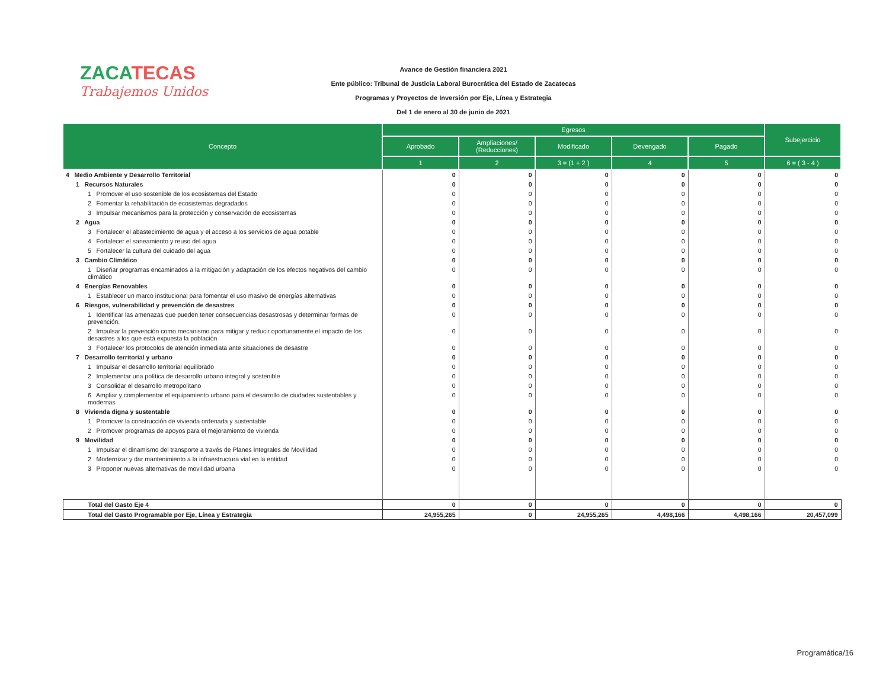ZACATECAS
Trabajemos Unidos
Avance de Gestión financiera 2021
Ente público: Tribunal de Justicia Laboral Burocrática del Estado de Zacatecas
Programas y Proyectos de Inversión por Eje, Línea y Estrategia
Del 1 de enero al 30 de junio de 2021
| Concepto | Egresos | | | | | Subejercicio |
| --- | --- | --- | --- | --- | --- | --- |
| | Aprobado | Ampliaciones/ (Reducciones) | Modificado | Devengado | Pagado | |
| | 1 | 2 | 3 = (1 + 2 ) | 4 | 5 | 6 = ( 3 - 4 ) |
| 4 Medio Ambiente y Desarrollo Territorial | 0 | 0 | 0 | 0 | 0 | 0 |
| 1 Recursos Naturales | 0 | 0 | 0 | 0 | 0 | 0 |
| 1 Promover el uso sostenible de los ecosistemas del Estado | 0 | 0 | 0 | 0 | 0 | 0 |
| 2 Fomentar la rehabilitación de ecosistemas degradados | 0 | 0 | 0 | 0 | 0 | 0 |
| 3 Impulsar mecanismos para la protección y conservación de ecosistemas | 0 | 0 | 0 | 0 | 0 | 0 |
| 2 Agua | 0 | 0 | 0 | 0 | 0 | 0 |
| 3 Fortalecer el abastecimiento de agua y el acceso a los servicios de agua potable | 0 | 0 | 0 | 0 | 0 | 0 |
| 4 Fortalecer el saneamiento y reuso del agua | 0 | 0 | 0 | 0 | 0 | 0 |
| 5 Fortalecer la cultura del cuidado del agua | 0 | 0 | 0 | 0 | 0 | 0 |
| 3 Cambio Climático | 0 | 0 | 0 | 0 | 0 | 0 |
| 1 Diseñar programas encaminados a la mitigación y adaptación de los efectos negativos del cambio climático | 0 | 0 | 0 | 0 | 0 | 0 |
| 4 Energías Renovables | 0 | 0 | 0 | 0 | 0 | 0 |
| 1 Establecer un marco institucional para fomentar el uso masivo de energías alternativas | 0 | 0 | 0 | 0 | 0 | 0 |
| 6 Riesgos, vulnerabilidad y prevención de desastres | 0 | 0 | 0 | 0 | 0 | 0 |
| 1 Identificar las amenazas que pueden tener consecuencias desastrosas y determinar formas de prevención. | 0 | 0 | 0 | 0 | 0 | 0 |
| 2 Impulsar la prevención como mecanismo para mitigar y reducir oportunamente el impacto de los desastres a los que está expuesta la población | 0 | 0 | 0 | 0 | 0 | 0 |
| 3 Fortalecer los protocolos de atención inmediata ante situaciones de desastre | 0 | 0 | 0 | 0 | 0 | 0 |
| 7 Desarrollo territorial y urbano | 0 | 0 | 0 | 0 | 0 | 0 |
| 1 Impulsar el desarrollo territorial equilibrado | 0 | 0 | 0 | 0 | 0 | 0 |
| 2 Implementar una política de desarrollo urbano integral y sostenible | 0 | 0 | 0 | 0 | 0 | 0 |
| 3 Consolidar el desarrollo metropolitano | 0 | 0 | 0 | 0 | 0 | 0 |
| 6 Ampliar y complementar el equipamiento urbano para el desarrollo de ciudades sustentables y modernas | 0 | 0 | 0 | 0 | 0 | 0 |
| 8 Vivienda digna y sustentable | 0 | 0 | 0 | 0 | 0 | 0 |
| 1 Promover la construcción de vivienda ordenada y sustentable | 0 | 0 | 0 | 0 | 0 | 0 |
| 2 Promover programas de apoyos para el mejoramiento de vivienda | 0 | 0 | 0 | 0 | 0 | 0 |
| 9 Movilidad | 0 | 0 | 0 | 0 | 0 | 0 |
| 1 Impulsar el dinamismo del transporte a través de Planes Integrales de Movilidad | 0 | 0 | 0 | 0 | 0 | 0 |
| 2 Modernizar y dar mantenimiento a la infraestructura vial en la entidad | 0 | 0 | 0 | 0 | 0 | 0 |
| 3 Proponer nuevas alternativas de movilidad urbana | 0 | 0 | 0 | 0 | 0 | 0 |
| Total del Gasto Eje 4 | 0 | 0 | 0 | 0 | 0 | 0 |
| Total del Gasto Programable por Eje, Línea y Estrategia | 24,955,265 | 0 | 24,955,265 | 4,498,166 | 4,498,166 | 20,457,099 |
Programática/16